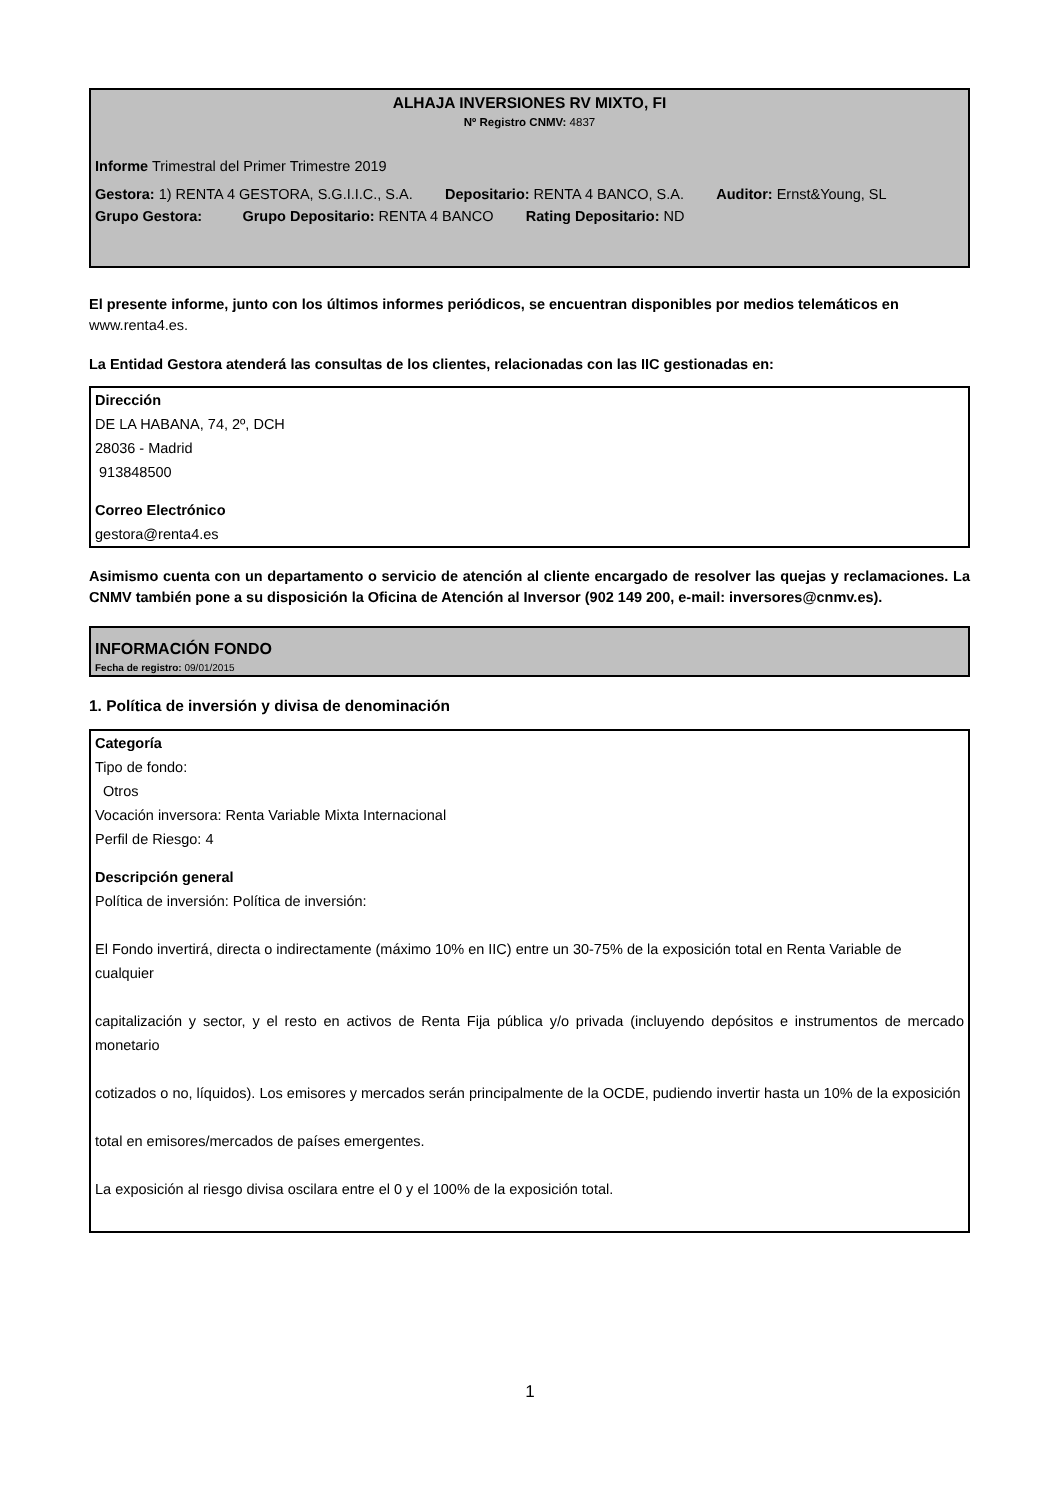ALHAJA INVERSIONES RV MIXTO, FI
Nº Registro CNMV: 4837
Informe Trimestral del Primer Trimestre 2019
Gestora: 1) RENTA 4 GESTORA, S.G.I.I.C., S.A. Depositario: RENTA 4 BANCO, S.A. Auditor: Ernst&Young, SL
Grupo Gestora: Grupo Depositario: RENTA 4 BANCO Rating Depositario: ND
El presente informe, junto con los últimos informes periódicos, se encuentran disponibles por medios telemáticos en www.renta4.es.
La Entidad Gestora atenderá las consultas de los clientes, relacionadas con las IIC gestionadas en:
Dirección
DE LA HABANA, 74, 2º, DCH
28036 - Madrid
913848500
Correo Electrónico
gestora@renta4.es
Asimismo cuenta con un departamento o servicio de atención al cliente encargado de resolver las quejas y reclamaciones. La CNMV también pone a su disposición la Oficina de Atención al Inversor (902 149 200, e-mail: inversores@cnmv.es).
INFORMACIÓN FONDO
Fecha de registro: 09/01/2015
1. Política de inversión y divisa de denominación
Categoría
Tipo de fondo:
Otros
Vocación inversora: Renta Variable Mixta Internacional
Perfil de Riesgo: 4
Descripción general
Política de inversión: Política de inversión:
El Fondo invertirá, directa o indirectamente (máximo 10% en IIC) entre un 30-75% de la exposición total en Renta Variable de cualquier
capitalización y sector, y el resto en activos de Renta Fija pública y/o privada (incluyendo depósitos e instrumentos de mercado monetario
cotizados o no, líquidos). Los emisores y mercados serán principalmente de la OCDE, pudiendo invertir hasta un 10% de la exposición
total en emisores/mercados de países emergentes.
La exposición al riesgo divisa oscilara entre el 0 y el 100% de la exposición total.
1